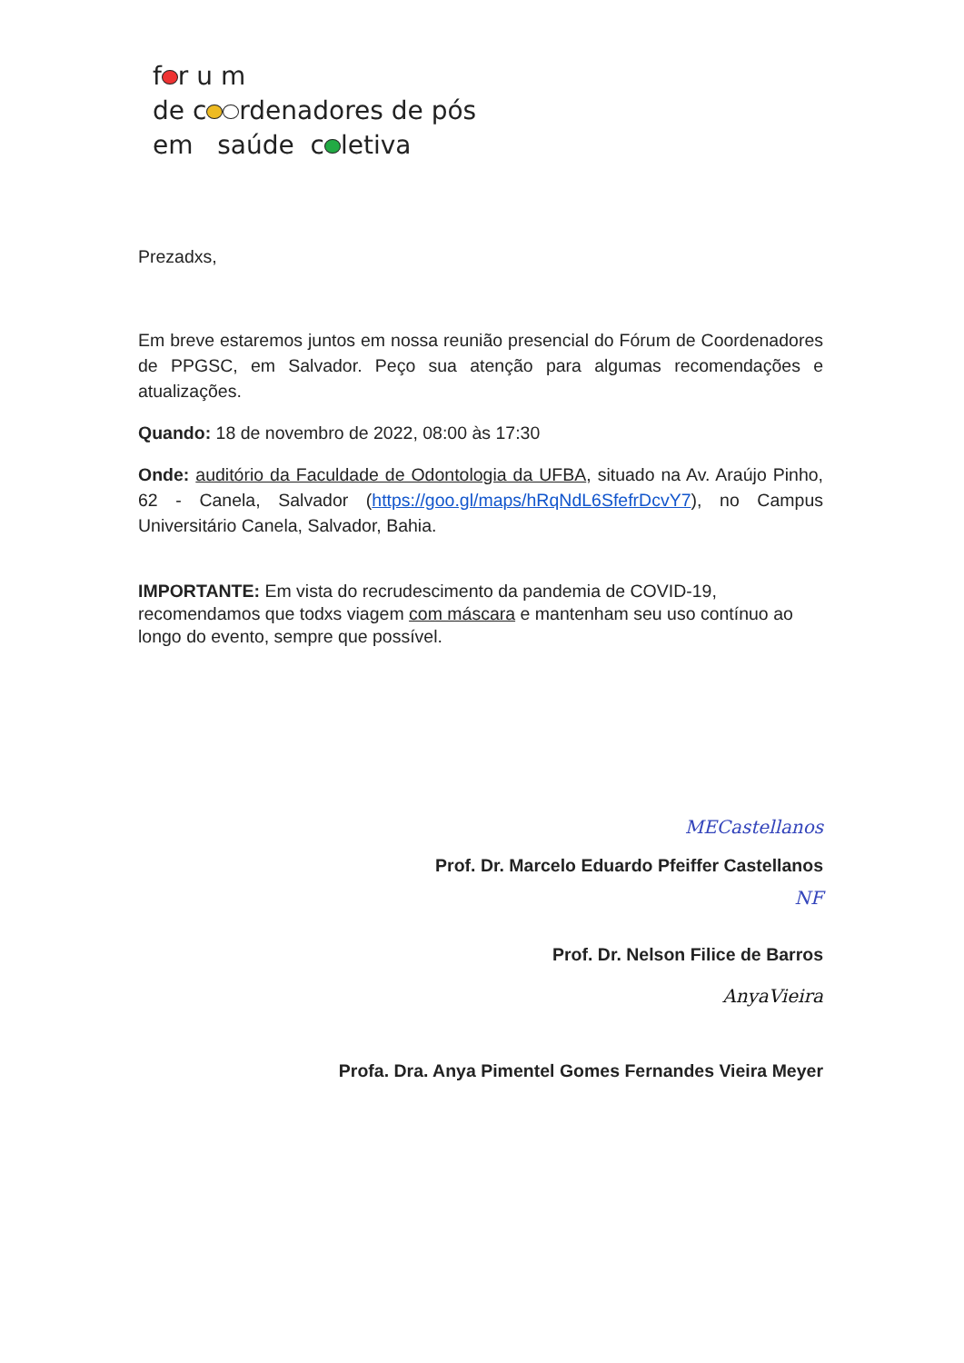f r u m
de c rdenadores de pós
em saúde c letiva
Prezadxs,
Em breve estaremos juntos em nossa reunião presencial do Fórum de Coordenadores de PPGSC, em Salvador. Peço sua atenção para algumas recomendações e atualizações.
Quando: 18 de novembro de 2022, 08:00 às 17:30
Onde: auditório da Faculdade de Odontologia da UFBA, situado na Av. Araújo Pinho, 62 - Canela, Salvador (https://goo.gl/maps/hRqNdL6SfefrDcvY7), no Campus Universitário Canela, Salvador, Bahia.
IMPORTANTE: Em vista do recrudescimento da pandemia de COVID-19, recomendamos que todxs viagem com máscara e mantenham seu uso contínuo ao longo do evento, sempre que possível.
MECastellanos
Prof. Dr. Marcelo Eduardo Pfeiffer Castellanos
NF
Prof. Dr. Nelson Filice de Barros
AnyaVieira
Profa. Dra. Anya Pimentel Gomes Fernandes Vieira Meyer